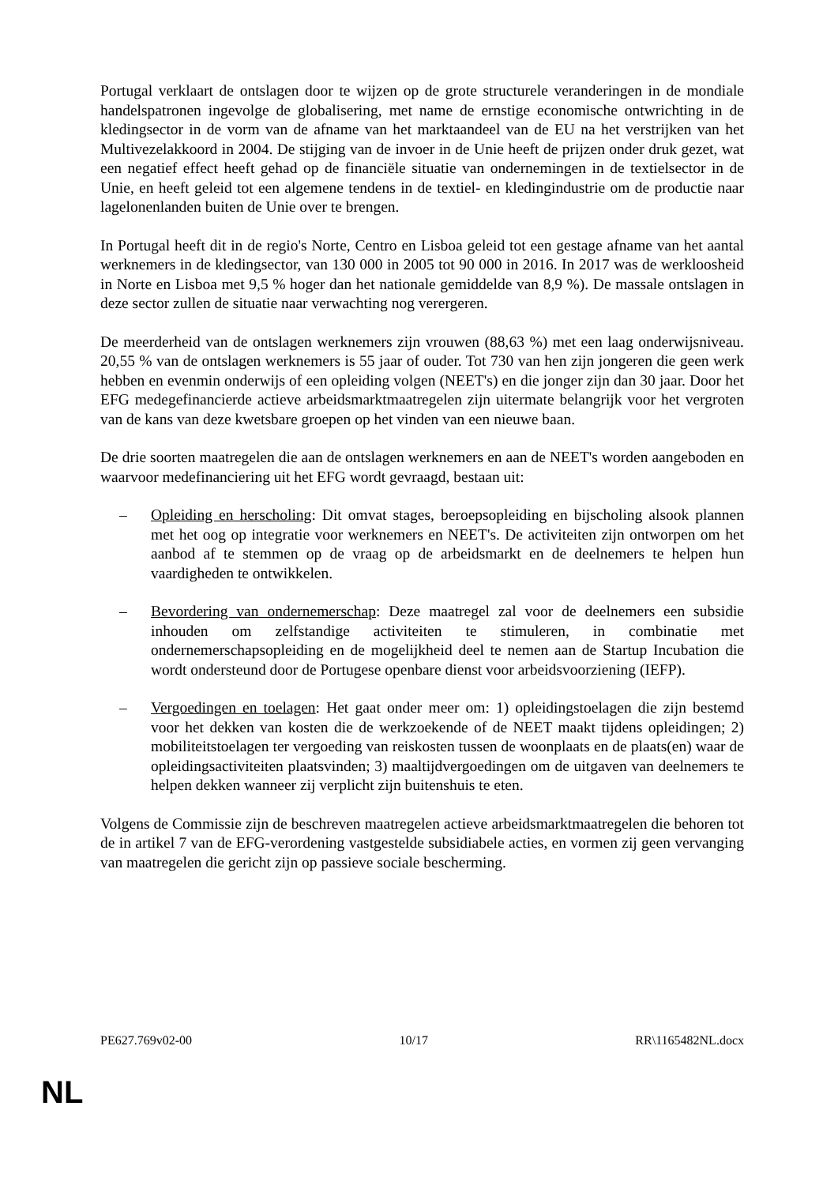Portugal verklaart de ontslagen door te wijzen op de grote structurele veranderingen in de mondiale handelspatronen ingevolge de globalisering, met name de ernstige economische ontwrichting in de kledingsector in de vorm van de afname van het marktaandeel van de EU na het verstrijken van het Multivezelakkoord in 2004. De stijging van de invoer in de Unie heeft de prijzen onder druk gezet, wat een negatief effect heeft gehad op de financiële situatie van ondernemingen in de textielsector in de Unie, en heeft geleid tot een algemene tendens in de textiel- en kledingindustrie om de productie naar lagelonenlanden buiten de Unie over te brengen.
In Portugal heeft dit in de regio's Norte, Centro en Lisboa geleid tot een gestage afname van het aantal werknemers in de kledingsector, van 130 000 in 2005 tot 90 000 in 2016. In 2017 was de werkloosheid in Norte en Lisboa met 9,5 % hoger dan het nationale gemiddelde van 8,9 %). De massale ontslagen in deze sector zullen de situatie naar verwachting nog verergeren.
De meerderheid van de ontslagen werknemers zijn vrouwen (88,63 %) met een laag onderwijsniveau. 20,55 % van de ontslagen werknemers is 55 jaar of ouder. Tot 730 van hen zijn jongeren die geen werk hebben en evenmin onderwijs of een opleiding volgen (NEET's) en die jonger zijn dan 30 jaar. Door het EFG medegefinancierde actieve arbeidsmarktmaatregelen zijn uitermate belangrijk voor het vergroten van de kans van deze kwetsbare groepen op het vinden van een nieuwe baan.
De drie soorten maatregelen die aan de ontslagen werknemers en aan de NEET's worden aangeboden en waarvoor medefinanciering uit het EFG wordt gevraagd, bestaan uit:
– Opleiding en herscholing: Dit omvat stages, beroepsopleiding en bijscholing alsook plannen met het oog op integratie voor werknemers en NEET's. De activiteiten zijn ontworpen om het aanbod af te stemmen op de vraag op de arbeidsmarkt en de deelnemers te helpen hun vaardigheden te ontwikkelen.
– Bevordering van ondernemerschap: Deze maatregel zal voor de deelnemers een subsidie inhouden om zelfstandige activiteiten te stimuleren, in combinatie met ondernemerschapsopleiding en de mogelijkheid deel te nemen aan de Startup Incubation die wordt ondersteund door de Portugese openbare dienst voor arbeidsvoorziening (IEFP).
– Vergoedingen en toelagen: Het gaat onder meer om: 1) opleidingstoelagen die zijn bestemd voor het dekken van kosten die de werkzoekende of de NEET maakt tijdens opleidingen; 2) mobiliteitstoelagen ter vergoeding van reiskosten tussen de woonplaats en de plaats(en) waar de opleidingsactiviteiten plaatsvinden; 3) maaltijdvergoedingen om de uitgaven van deelnemers te helpen dekken wanneer zij verplicht zijn buitenshuis te eten.
Volgens de Commissie zijn de beschreven maatregelen actieve arbeidsmarktmaatregelen die behoren tot de in artikel 7 van de EFG-verordening vastgestelde subsidiabele acties, en vormen zij geen vervanging van maatregelen die gericht zijn op passieve sociale bescherming.
PE627.769v02-00 10/17 RR\1165482NL.docx
NL